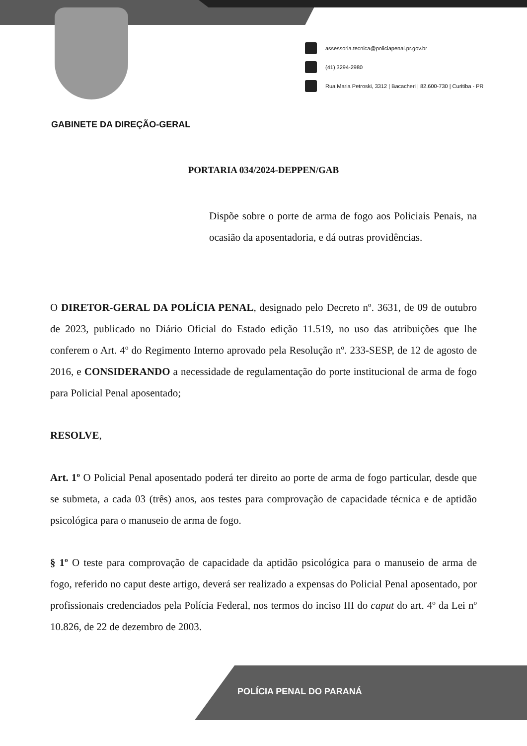assessoria.tecnica@policiapenal.pr.gov.br
(41) 3294-2980
Rua Maria Petroski, 3312 | Bacacheri | 82.600-730 | Curitiba - PR
GABINETE DA DIREÇÃO-GERAL
PORTARIA 034/2024-DEPPEN/GAB
Dispõe sobre o porte de arma de fogo aos Policiais Penais, na ocasião da aposentadoria, e dá outras providências.
O DIRETOR-GERAL DA POLÍCIA PENAL, designado pelo Decreto nº. 3631, de 09 de outubro de 2023, publicado no Diário Oficial do Estado edição 11.519, no uso das atribuições que lhe conferem o Art. 4º do Regimento Interno aprovado pela Resolução nº. 233-SESP, de 12 de agosto de 2016, e CONSIDERANDO a necessidade de regulamentação do porte institucional de arma de fogo para Policial Penal aposentado;
RESOLVE,
Art. 1º O Policial Penal aposentado poderá ter direito ao porte de arma de fogo particular, desde que se submeta, a cada 03 (três) anos, aos testes para comprovação de capacidade técnica e de aptidão psicológica para o manuseio de arma de fogo.
§ 1º O teste para comprovação de capacidade da aptidão psicológica para o manuseio de arma de fogo, referido no caput deste artigo, deverá ser realizado a expensas do Policial Penal aposentado, por profissionais credenciados pela Polícia Federal, nos termos do inciso III do caput do art. 4º da Lei nº 10.826, de 22 de dezembro de 2003.
POLÍCIA PENAL DO PARANÁ